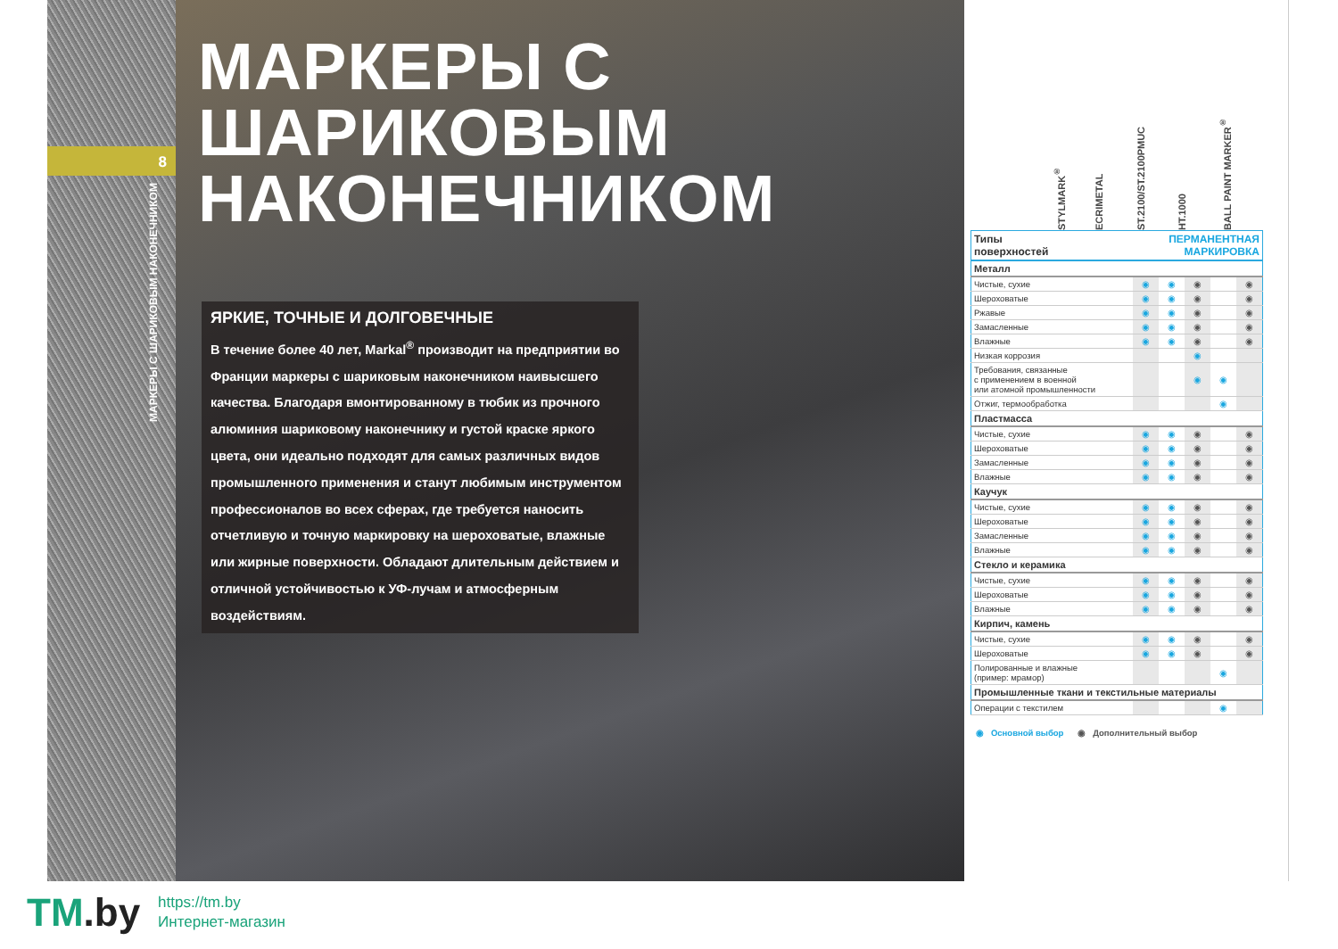8
МАРКЕРЫ С ШАРИКОВЫМ НАКОНЕЧНИКОМ
МАРКЕРЫ С
ШАРИКОВЫМ
НАКОНЕЧНИКОМ
ЯРКИЕ, ТОЧНЫЕ И ДОЛГОВЕЧНЫЕ
В течение более 40 лет, Markal<sup>®</sup> производит на предприятии во Франции маркеры с шариковым наконечником наивысшего качества. Благодаря вмонтированному в тюбик из прочного алюминия шариковому наконечнику и густой краске яркого цвета, они идеально подходят для самых различных видов промышленного применения и станут любимым инструментом профессионалов во всех сферах, где требуется наносить отчетливую и точную маркировку на шероховатые, влажные или жирные поверхности. Обладают длительным действием и отличной устойчивостью к УФ-лучам и атмосферным воздействиям.
STYLMARK<sup>®</sup>
ECRIMETAL
ST.2100/ST.2100РМUС
HT.1000
BALL PAINT MARKER<sup>®</sup>
| Типы поверхностей | ПЕРМАНЕНТНАЯ МАРКИРОВКА | | | | |
| --- | --- | --- | --- | --- | --- |
| Металл | | | | | |
| Чистые, сухие | ◉ | ◉ | ◉ | | ◉ |
| Шероховатые | ◉ | ◉ | ◉ | | ◉ |
| Ржавые | ◉ | ◉ | ◉ | | ◉ |
| Замасленные | ◉ | ◉ | ◉ | | ◉ |
| Влажные | ◉ | ◉ | ◉ | | ◉ |
| Низкая коррозия | | | ◉ | | |
| Требования, связанные с применением в военной или атомной промышленности | | | ◉ | ◉ | |
| Отжиг, термообработка | | | | ◉ | |
| Пластмасса | | | | | |
| Чистые, сухие | ◉ | ◉ | ◉ | | ◉ |
| Шероховатые | ◉ | ◉ | ◉ | | ◉ |
| Замасленные | ◉ | ◉ | ◉ | | ◉ |
| Влажные | ◉ | ◉ | ◉ | | ◉ |
| Каучук | | | | | |
| Чистые, сухие | ◉ | ◉ | ◉ | | ◉ |
| Шероховатые | ◉ | ◉ | ◉ | | ◉ |
| Замасленные | ◉ | ◉ | ◉ | | ◉ |
| Влажные | ◉ | ◉ | ◉ | | ◉ |
| Стекло и керамика | | | | | |
| Чистые, сухие | ◉ | ◉ | ◉ | | ◉ |
| Шероховатые | ◉ | ◉ | ◉ | | ◉ |
| Влажные | ◉ | ◉ | ◉ | | ◉ |
| Кирпич, камень | | | | | |
| Чистые, сухие | ◉ | ◉ | ◉ | | ◉ |
| Шероховатые | ◉ | ◉ | ◉ | | ◉ |
| Полированные и влажные (пример: мрамор) | | | | ◉ | |
| Промышленные ткани и текстильные материалы | | | | | |
| Операции с текстилем | | | | ◉ | |
◉ Основной выбор ◉ Дополнительный выбор
TM.by
https://tm.by
Интернет-магазин